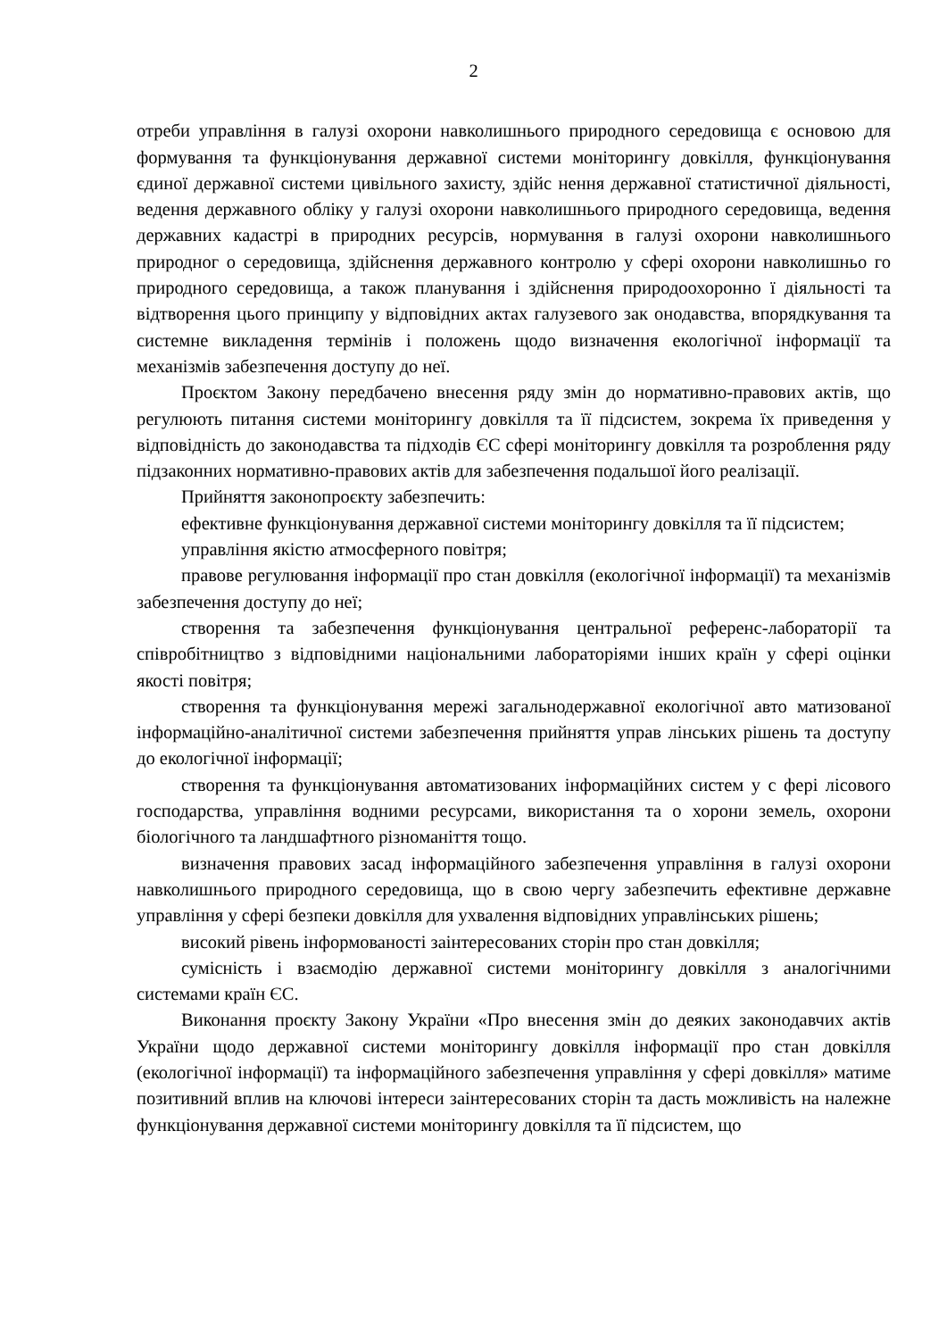2
отреби управління в галузі охорони навколишнього природного середовища є основою для формування та функціонування державної системи моніторингу довкілля, функціонування єдиної державної системи цивільного захисту, здійс нення державної статистичної діяльності, ведення державного обліку у галузі охорони навколишнього природного середовища, ведення державних кадастрі в природних ресурсів, нормування в галузі охорони навколишнього природног о середовища, здійснення державного контролю у сфері охорони навколишньо го природного середовища, а також планування і здійснення природоохоронно ї діяльності та відтворення цього принципу у відповідних актах галузевого зак онодавства, впорядкування та системне викладення термінів і положень щодо визначення екологічної інформації та механізмів забезпечення доступу до неї.
Проєктом Закону передбачено внесення ряду змін до нормативно-правових актів, що регулюють питання системи моніторингу довкілля та її підсистем, зокрема їх приведення у відповідність до законодавства та підходів ЄС сфері моніторингу довкілля та розроблення ряду підзаконних нормативно-правових актів для забезпечення подальшої його реалізації.
Прийняття законопроєкту забезпечить:
ефективне функціонування державної системи моніторингу довкілля та її підсистем;
управління якістю атмосферного повітря;
правове регулювання інформації про стан довкілля (екологічної інформації) та механізмів забезпечення доступу до неї;
створення та забезпечення функціонування центральної референс-лабораторії та співробітництво з відповідними національними лабораторіями інших країн у сфері оцінки якості повітря;
створення та функціонування мережі загальнодержавної екологічної авто матизованої інформаційно-аналітичної системи забезпечення прийняття управ лінських рішень та доступу до екологічної інформації;
створення та функціонування автоматизованих інформаційних систем у с фері лісового господарства, управління водними ресурсами, використання та о хорони земель, охорони біологічного та ландшафтного різноманіття тощо.
визначення правових засад інформаційного забезпечення управління в галузі охорони навколишнього природного середовища, що в свою чергу забезпечить ефективне державне управління у сфері безпеки довкілля для ухвалення відповідних управлінських рішень;
високий рівень інформованості заінтересованих сторін про стан довкілля;
сумісність і взаємодію державної системи моніторингу довкілля з аналогічними системами країн ЄС.
Виконання проєкту Закону України «Про внесення змін до деяких законодавчих актів України щодо державної системи моніторингу довкілля інформації про стан довкілля (екологічної інформації) та інформаційного забезпечення управління у сфері довкілля» матиме позитивний вплив на ключові інтереси заінтересованих сторін та дасть можливість на належне функціонування державної системи моніторингу довкілля та її підсистем, що